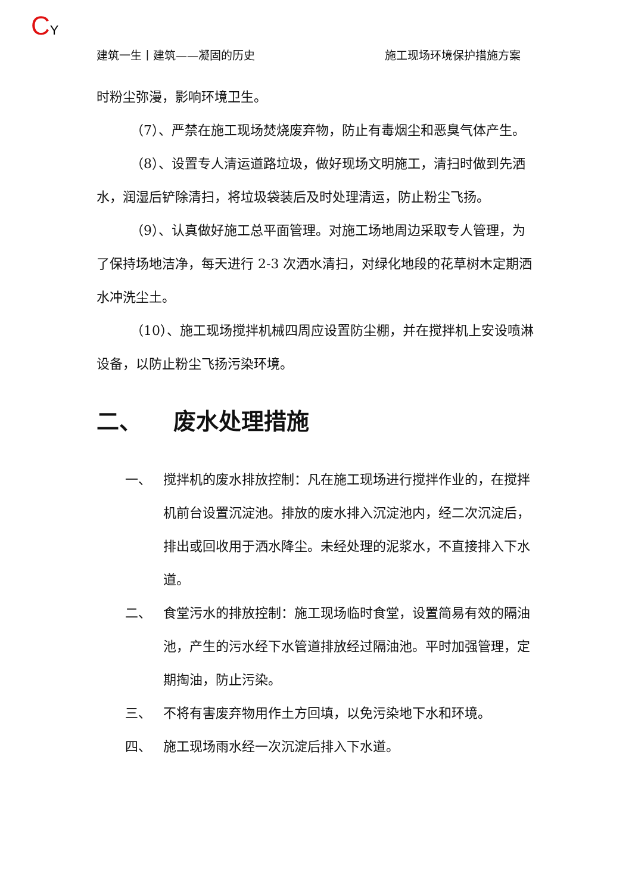CY
建筑一生丨建筑——凝固的历史 施工现场环境保护措施方案
时粉尘弥漫，影响环境卫生。
（7）、严禁在施工现场焚烧废弃物，防止有毒烟尘和恶臭气体产生。
（8）、设置专人清运道路垃圾，做好现场文明施工，清扫时做到先洒水，润湿后铲除清扫，将垃圾袋装后及时处理清运，防止粉尘飞扬。
（9）、认真做好施工总平面管理。对施工场地周边采取专人管理，为了保持场地洁净，每天进行 2-3 次洒水清扫，对绿化地段的花草树木定期洒水冲洗尘土。
（10）、施工现场搅拌机械四周应设置防尘棚，并在搅拌机上安设喷淋设备，以防止粉尘飞扬污染环境。
二、 废水处理措施
一、 搅拌机的废水排放控制：凡在施工现场进行搅拌作业的，在搅拌机前台设置沉淀池。排放的废水排入沉淀池内，经二次沉淀后，排出或回收用于洒水降尘。未经处理的泥浆水，不直接排入下水道。
二、 食堂污水的排放控制：施工现场临时食堂，设置简易有效的隔油池，产生的污水经下水管道排放经过隔油池。平时加强管理，定期掏油，防止污染。
三、 不将有害废弃物用作土方回填，以免污染地下水和环境。
四、 施工现场雨水经一次沉淀后排入下水道。